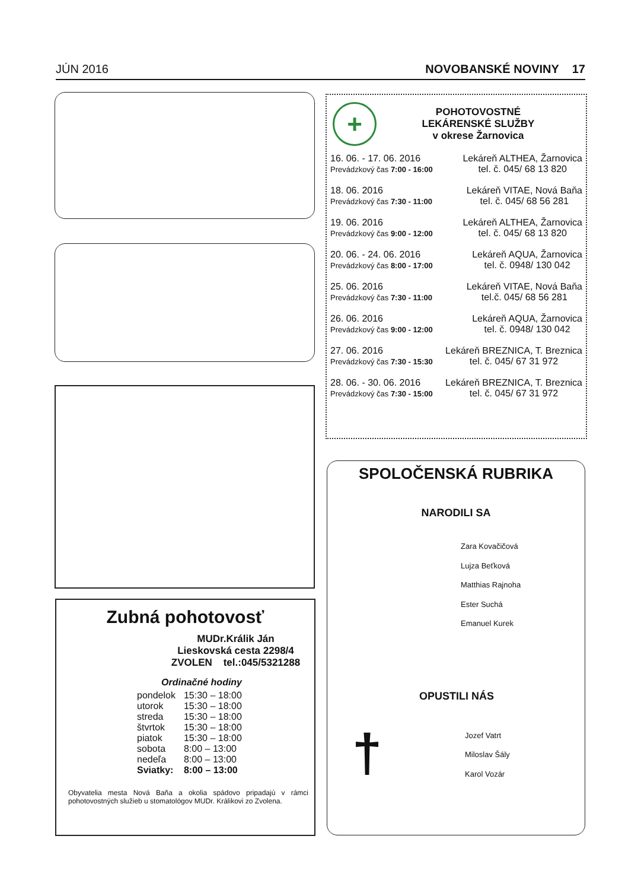JÚN 2016 NOVOBANSKÉ NOVINY 17
Zubná pohotovosť
MUDr.Králik Ján
Lieskovská cesta 2298/4
ZVOLEN tel.:045/5321288
Ordinačné hodiny
| pondelok | 15:30 – 18:00 |
| utorok | 15:30 – 18:00 |
| streda | 15:30 – 18:00 |
| štvrtok | 15:30 – 18:00 |
| piatok | 15:30 – 18:00 |
| sobota | 8:00 – 13:00 |
| nedeľa | 8:00 – 13:00 |
| Sviatky: | 8:00 – 13:00 |
Obyvatelia mesta Nová Baňa a okolia spádovo pripadajú v rámci pohotovostných služieb u stomatológov MUDr. Králikovi zo Zvolena.
+
POHOTOVOSTNÉ
LEKÁRENSKÉ SLUŽBY
v okrese Žarnovica
16. 06. - 17. 06. 2016
Prevádzkový čas 7:00 - 16:00 Lekáreň ALTHEA, Žarnovica
tel. č. 045/ 68 13 820
18. 06. 2016
Prevádzkový čas 7:30 - 11:00 Lekáreň VITAE, Nová Baňa
tel. č. 045/ 68 56 281
19. 06. 2016
Prevádzkový čas 9:00 - 12:00 Lekáreň ALTHEA, Žarnovica
tel. č. 045/ 68 13 820
20. 06. - 24. 06. 2016
Prevádzkový čas 8:00 - 17:00 Lekáreň AQUA, Žarnovica
tel. č. 0948/ 130 042
25. 06. 2016
Prevádzkový čas 7:30 - 11:00 Lekáreň VITAE, Nová Baňa
tel.č. 045/ 68 56 281
26. 06. 2016
Prevádzkový čas 9:00 - 12:00 Lekáreň AQUA, Žarnovica
tel. č. 0948/ 130 042
27. 06. 2016
Prevádzkový čas 7:30 - 15:30 Lekáreň BREZNICA, T. Breznica
tel. č. 045/ 67 31 972
28. 06. - 30. 06. 2016
Prevádzkový čas 7:30 - 15:00 Lekáreň BREZNICA, T. Breznica
tel. č. 045/ 67 31 972
SPOLOČENSKÁ RUBRIKA
NARODILI SA
Zara Kovačičová
Lujza Beťková
Matthias Rajnoha
Ester Suchá
Emanuel Kurek
OPUSTILI NÁS
†
Jozef Vatrt
Miloslav Šály
Karol Vozár